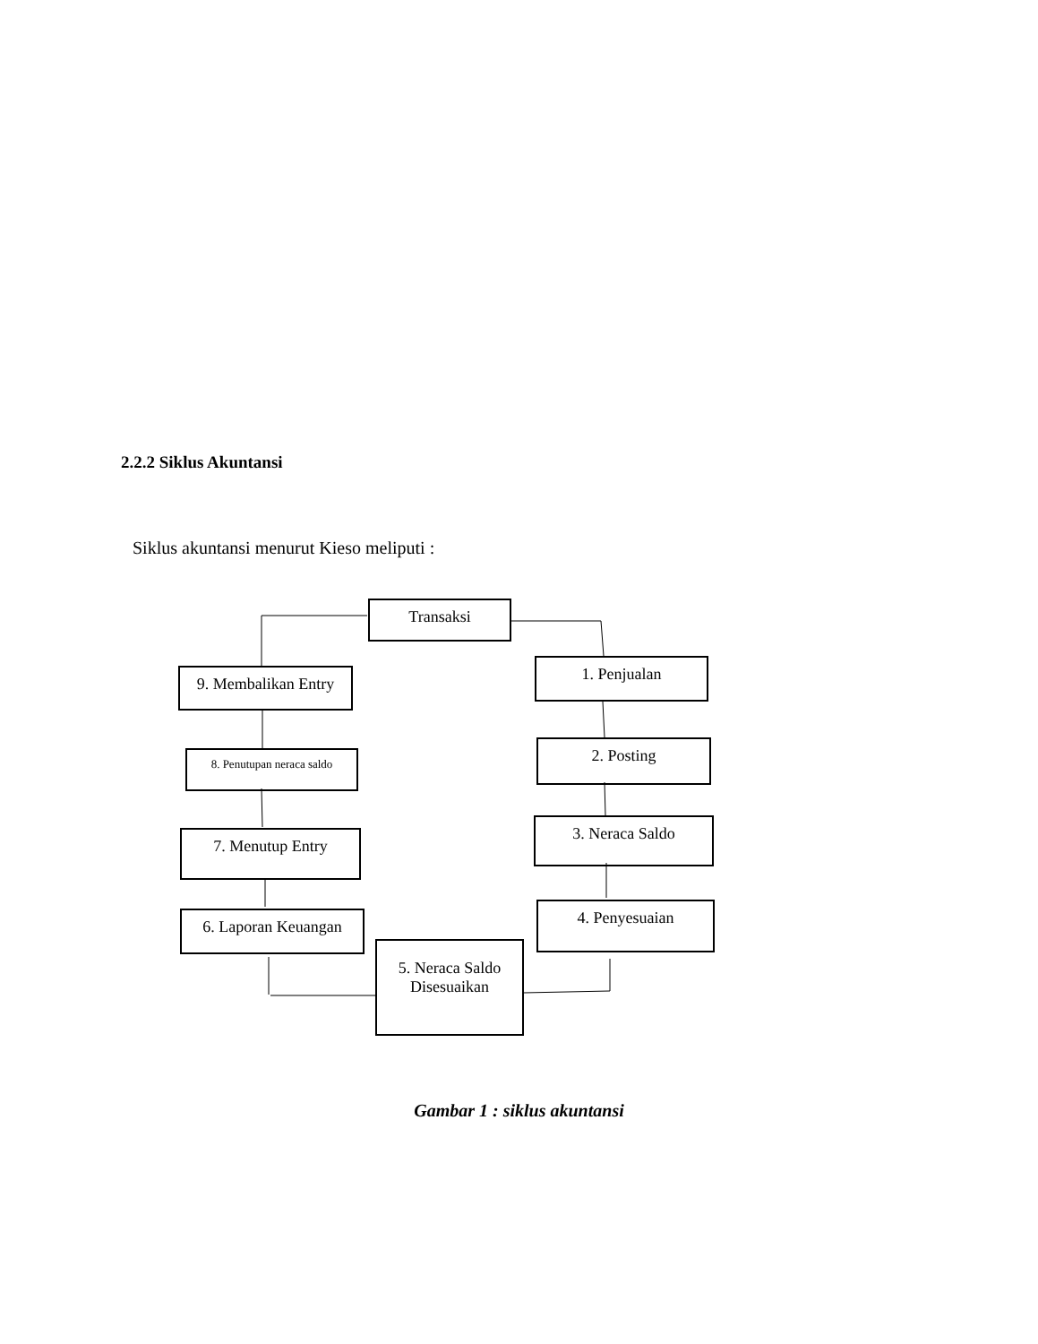2.2.2 Siklus Akuntansi
Siklus akuntansi menurut Kieso meliputi :
Transaksi
9. Membalikan Entry
1. Penjualan
8. Penutupan neraca saldo
2. Posting
7. Menutup Entry
3. Neraca Saldo
6. Laporan Keuangan 4. Penyesuaian
5. Neraca Saldo
Disesuaikan
Gambar 1 : siklus akuntansi